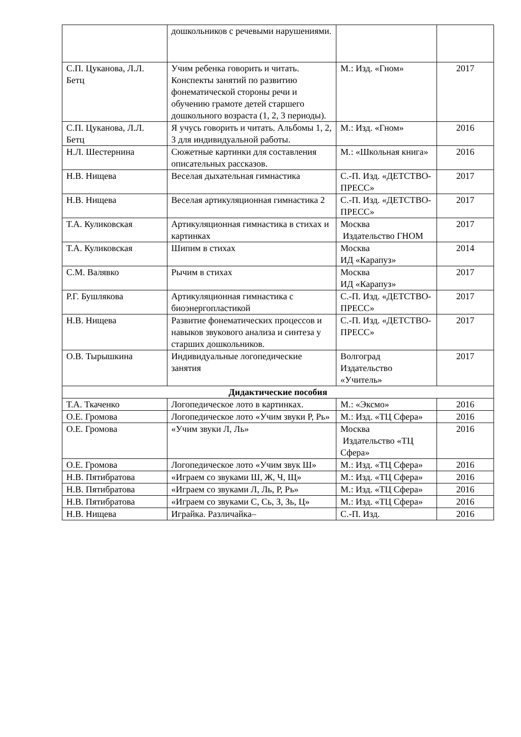| | дошкольников с речевыми нарушениями. | | |
| С.П. Цуканова, Л.Л. Бетц | Учим ребенка говорить и читать. Конспекты занятий по развитию фонематической стороны речи и обучению грамоте детей старшего дошкольного возраста (1, 2, 3 периоды). | М.: Изд. «Гном» | 2017 |
| С.П. Цуканова, Л.Л. Бетц | Я учусь говорить и читать. Альбомы 1, 2, 3 для индивидуальной работы. | М.: Изд. «Гном» | 2016 |
| Н.Л. Шестернина | Сюжетные картинки для составления описательных рассказов. | М.: «Школьная книга» | 2016 |
| Н.В. Нищева | Веселая дыхательная гимнастика | С.-П. Изд. «ДЕТСТВО-ПРЕСС» | 2017 |
| Н.В. Нищева | Веселая артикуляционная гимнастика 2 | С.-П. Изд. «ДЕТСТВО-ПРЕСС» | 2017 |
| Т.А. Куликовская | Артикуляционная гимнастика в стихах и картинках | Москва Издательство ГНОМ | 2017 |
| Т.А. Куликовская | Шипим в стихах | Москва ИД «Карапуз» | 2014 |
| С.М. Валявко | Рычим в стихах | Москва ИД «Карапуз» | 2017 |
| Р.Г. Бушлякова | Артикуляционная гимнастика с биоэнергопластикой | С.-П. Изд. «ДЕТСТВО-ПРЕСС» | 2017 |
| Н.В. Нищева | Развитие фонематических процессов и навыков звукового анализа и синтеза у старших дошкольников. | С.-П. Изд. «ДЕТСТВО-ПРЕСС» | 2017 |
| О.В. Тырышкина | Индивидуальные логопедические занятия | Волгоград Издательство «Учитель» | 2017 |
| Дидактические пособия | | | |
| Т.А. Ткаченко | Логопедическое лото в картинках. | М.: «Эксмо» | 2016 |
| О.Е. Громова | Логопедическое лото «Учим звуки Р, Рь» | М.: Изд. «ТЦ Сфера» | 2016 |
| О.Е. Громова | «Учим звуки Л, Ль» | Москва Издательство «ТЦ Сфера» | 2016 |
| О.Е. Громова | Логопедическое лото «Учим звук Ш» | М.: Изд. «ТЦ Сфера» | 2016 |
| Н.В. Пятибратова | «Играем со звуками Ш, Ж, Ч, Щ» | М.: Изд. «ТЦ Сфера» | 2016 |
| Н.В. Пятибратова | «Играем со звуками Л, Ль, Р, Рь» | М.: Изд. «ТЦ Сфера» | 2016 |
| Н.В. Пятибратова | «Играем со звуками С, Сь, З, Зь, Ц» | М.: Изд. «ТЦ Сфера» | 2016 |
| Н.В. Нищева | Играйка. Различайка– | С.-П. Изд. | 2016 |